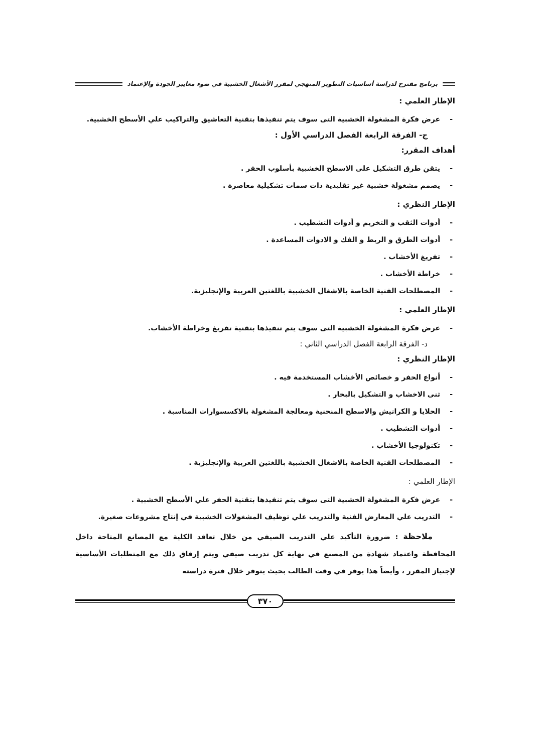برنامج مقترح لدراسة أساسيات التطوير المنهجي لمقرر الأشغال الخشبية في ضوء معايير الجودة والإعتماد
الإطار العلمي :
- عرض فكرة المشغولة الخشبية التى سوف يتم تنفيذها بتقنية التعاشيق والتراكيب علي الأسطح الخشبية.
ج- الفرقة الرابعة الفصل الدراسي الأول :
أهداف المقرر:
- يتقن طرق التشكيل على الاسطح الخشبية بأسلوب الحفر .
- يصمم مشغولة خشبية غير تقليدية ذات سمات تشكيلية معاصرة .
الإطار النظري :
- أدوات الثقب و التخريم و أدوات التشطيب .
- أدوات الطرق و الربط و الفك و الادوات المساعدة .
- تفريغ الأخشاب .
- خراطة الأخشاب .
- المصطلحات الفنية الخاصة بالاشغال الخشبية باللغتين العربية والإنجليزية.
الإطار العلمي :
- عرض فكرة المشغولة الخشبية التى سوف يتم تنفيذها بتقنية تفريغ وخراطة الأخشاب.
د- الفرقة الرابعة الفصل الدراسي الثاني :
الإطار النظري :
- أنواع الحفر و خصائص الأخشاب المستخدمة فيه .
- ثنى الاخشاب و التشكيل بالبخار .
- الحلايا و الكرانيش والاسطح المنحنية ومعالجة المشغولة بالاكسسوارات المناسبة .
- أدوات التشطيب .
- تكنولوجيا الأخشاب .
- المصطلحات الفنية الخاصة بالاشغال الخشبية باللغتين العربية والإنجليزية .
الإطار العلمي :
- عرض فكرة المشغولة الخشبية التى سوف يتم تنفيذها بتقنية الحفر علي الأسطح الخشبية .
- التدريب علي المعارض الفنية والتدريب علي توظيف المشغولات الخشبية في إنتاج مشروعات صغيرة.
ملاحظة : ضرورة التأكيد علي التدريب الصيفي من خلال تعاقد الكلية مع المصانع المتاحة داخل المحافظة واعتماد شهادة من المصنع في نهاية كل تدريب صيفي ويتم إرفاق ذلك مع المتطلبات الأساسية لإجتياز المقرر ، وأيضاً هذا يوفر في وقت الطالب بحيث يتوفر خلال فترة دراسته
٣٧٠